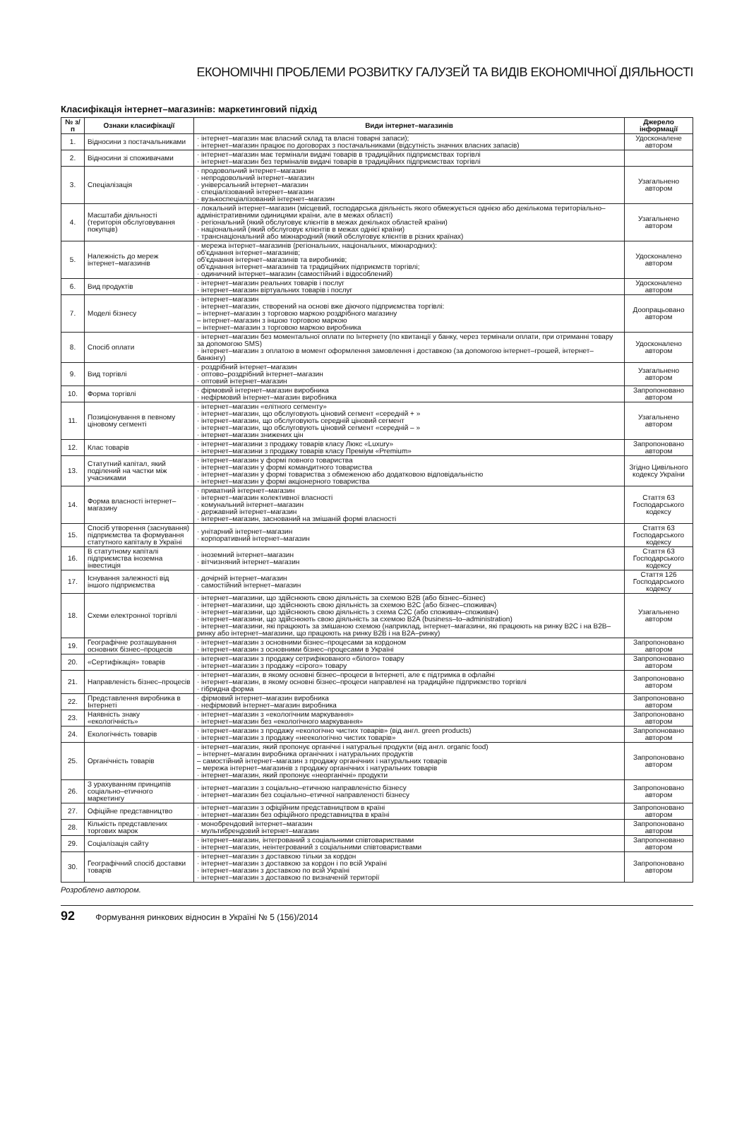ЕКОНОМІЧНІ ПРОБЛЕМИ РОЗВИТКУ ГАЛУЗЕЙ ТА ВИДІВ ЕКОНОМІЧНОЇ ДІЯЛЬНОСТІ
Класифікація інтернет–магазинів: маркетинговий підхід
| № з/п | Ознаки класифікації | Види інтернет–магазинів | Джерело інформації |
| --- | --- | --- | --- |
| 1. | Відносини з постачальниками | · інтернет–магазин має власний склад та власні товарні запаси); · інтернет–магазин працює по договорах з постачальниками (відсутність значних власних запасів) | Удосконалене автором |
| 2. | Відносини зі споживачами | · інтернет–магазин має термінали видачі товарів в традиційних підприємствах торгівлі · інтернет–магазин без терміналів видачі товарів в традиційних підприємствах торгівлі | |
| 3. | Спеціалізація | · продовольчий інтернет–магазин · непродовольчий інтернет–магазин · універсальний інтернет–магазин · спеціалізований інтернет–магазин · вузькоспеціалізований інтернет–магазин | Узагальнено автором |
| 4. | Масштаби діяльності (територія обслуговування покупців) | · локальний інтернет–магазин (місцевий, господарська діяльність якого обмежується однією або декількома територіально–адміністративними одиницями країни, але в межах області) · регіональний (який обслуговує клієнтів в межах декількох областей країни) · національний (який обслуговує клієнтів в межах однієї країни) · транснаціональний або міжнародний (який обслуговує клієнтів в різних країнах) | Узагальнено автором |
| 5. | Належність до мереж інтернет–магазинів | · мережа інтернет–магазинів (регіональних, національних, міжнародних): об'єднання інтернет–магазинів; об'єднання інтернет–магазинів та виробників; об'єднання інтернет–магазинів та традиційних підприємств торгівлі; · одиничний інтернет–магазин (самостійний і відособлений) | Удосконалено автором |
| 6. | Вид продуктів | · інтернет–магазин реальних товарів і послуг · інтернет–магазин віртуальних товарів і послуг | Удосконалено автором |
| 7. | Моделі бізнесу | · інтернет–магазин · інтернет–магазин, створений на основі вже діючого підприємства торгівлі: – інтернет–магазин з торговою маркою роздрібного магазину – інтернет–магазин з іншою торговою маркою – інтернет–магазин з торговою маркою виробника | Доопрацьовано автором |
| 8. | Спосіб оплати | · інтернет–магазин без моментальної оплати по Інтернету (по квитанції у банку, через термінали оплати, при отриманні товару за допомогою SMS) · інтернет–магазин з оплатою в момент оформлення замовлення і доставкою (за допомогою інтернет–грошей, інтернет–банкінгу) | Удосконалено автором |
| 9. | Вид торгівлі | · роздрібний інтернет–магазин · оптово–роздрібний інтернет–магазин · оптовий інтернет–магазин | Узагальнено автором |
| 10. | Форма торгівлі | · фірмовий інтернет–магазин виробника · нефірмовий інтернет–магазин виробника | Запропоновано автором |
| 11. | Позиціонування в певному ціновому сегменті | · інтернет–магазин «елітного сегменту» · інтернет–магазин, що обслуговують ціновий сегмент «середній + » · інтернет–магазин, що обслуговують середній ціновий сегмент · інтернет–магазин, що обслуговують ціновий сегмент «середній – » · інтернет–магазин знижених цін | Узагальнено автором |
| 12. | Клас товарів | · інтернет–магазини з продажу товарів класу Люкс «Luxury» · інтернет–магазини з продажу товарів класу Преміум «Premium» | Запропоновано автором |
| 13. | Статутний капітал, який поділений на частки між учасниками | · інтернет–магазин у формі повного товариства · інтернет–магазин у формі командитного товариства · інтернет–магазин у формі товариства з обмеженою або додатковою відповідальністю · інтернет–магазин у формі акціонерного товариства | Згідно Цивільного кодексу України |
| 14. | Форма власності інтернет–магазину | · приватний інтернет–магазин · інтернет–магазин колективної власності · комунальний інтернет–магазин · державний інтернет–магазин · інтернет–магазин, заснований на змішаній формі власності | Стаття 63 Господарського кодексу |
| 15. | Спосіб утворення (заснування) підприємства та формування статутного капіталу в Україні | · унітарний інтернет–магазин · корпоративний інтернет–магазин | Стаття 63 Господарського кодексу |
| 16. | В статутному капіталі підприємства іноземна інвестиція | · іноземний інтернет–магазин · вітчизняний інтернет–магазин | Стаття 63 Господарського кодексу |
| 17. | Існування залежності від іншого підприємства | · дочірній інтернет–магазин · самостійний інтернет–магазин | Стаття 126 Господарського кодексу |
| 18. | Схеми електронної торгівлі | · інтернет–магазини, що здійснюють свою діяльність за схемою B2B (або бізнес–бізнес) · інтернет–магазини, що здійснюють свою діяльність за схемою B2C (або бізнес–споживач) · інтернет–магазини, що здійснюють свою діяльність з схема C2C (або споживач–споживач) · інтернет–магазини, що здійснюють свою діяльність за схемою B2A (business–to–administration) · інтернет–магазини, які працюють за змішаною схемою (наприклад, інтернет–магазини, які працюють на ринку B2C і на B2B–ринку або інтернет–магазини, що працюють на ринку B2B і на B2A–ринку) | Узагальнено автором |
| 19. | Географічне розташування основних бізнес–процесів | · інтернет–магазин з основними бізнес–процесами за кордоном · інтернет–магазин з основними бізнес–процесами в Україні | Запропоновано автором |
| 20. | «Сертифікація» товарів | · інтернет–магазин з продажу сетрифікованого «білого» товару · інтернет–магазин з продажу «сірого» товару | Запропоновано автором |
| 21. | Направленість бізнес–процесів | · інтернет–магазин, в якому основні бізнес–процеси в Інтернеті, але є підтримка в офлайні · інтернет–магазин, в якому основні бізнес–процеси направлені на традиційне підприємство торгівлі · гібридна форма | Запропоновано автором |
| 22. | Представлення виробника в Інтернеті | · фірмовий інтернет–магазин виробника · нефірмовий інтернет–магазин виробника | Запропоновано автором |
| 23. | Наявність знаку «екологічність» | · інтернет–магазин з «екологічним маркування» · інтернет–магазин без «екологічного маркування» | Запропоновано автором |
| 24. | Екологічність товарів | · інтернет–магазин з продажу «екологічно чистих товарів» (від англ. green products) · інтернет–магазин з продажу «неекологічно чистих товарів» | Запропоновано автором |
| 25. | Органічність товарів | · інтернет–магазин, який пропонує органічні і натуральні продукти (від англ. organic food) – інтернет–магазин виробника органічних і натуральних продуктів – самостійний інтернет–магазин з продажу органічних і натуральних товарів – мережа інтернет–магазинів з продажу органічних і натуральних товарів · інтернет–магазин, який пропонує «неорганічні» продукти | Запропоновано автором |
| 26. | З урахуванням принципів соціально–етичного маркетингу | · інтернет–магазин з соціально–етичною направленістю бізнесу · інтернет–магазин без соціально–етичної направленості бізнесу | Запропоновано автором |
| 27. | Офіційне представництво | · інтернет–магазин з офіційним представництвом в країні · інтернет–магазин без офіційного представництва в країні | Запропоновано автором |
| 28. | Кількість представлених торгових марок | · монобрендовий інтернет–магазин · мультибрендовий інтернет–магазин | Запропоновано автором |
| 29. | Соціалізація сайту | · інтернет–магазин, інтегрований з соціальними співтовариствами · інтернет–магазин, неінтегрований з соціальними співтовариствами | Запропоновано автором |
| 30. | Географічний спосіб доставки товарів | · інтернет–магазин з доставкою тільки за кордон · інтернет–магазин з доставкою за кордон і по всій Україні · інтернет–магазин з доставкою по всій Україні · інтернет–магазин з доставкою по визначеній території | Запропоновано автором |
Розроблено автором.
92 Формування ринкових відносин в Україні № 5 (156)/2014